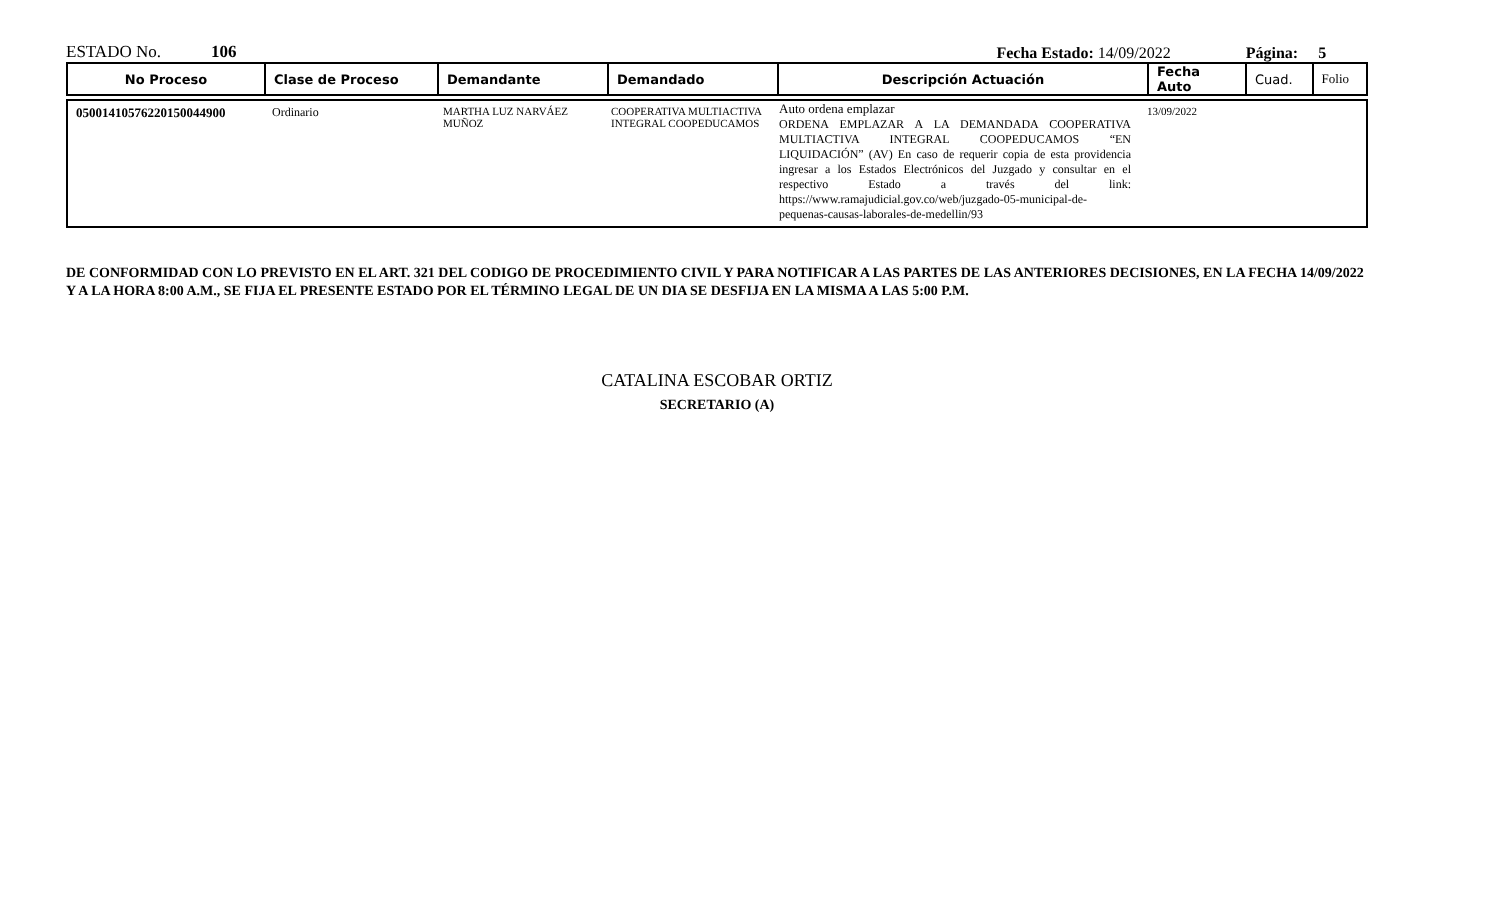ESTADO No. 106 Fecha Estado: 14/09/2022 Página: 5
| No Proceso | Clase de Proceso | Demandante | Demandado | Descripción Actuación | Fecha Auto | Cuad. | Folio |
| --- | --- | --- | --- | --- | --- | --- | --- |
| 05001410576220150044900 | Ordinario | MARTHA LUZ NARVÁEZ MUÑOZ | COOPERATIVA MULTIACTIVA INTEGRAL COOPEDUCAMOS | Auto ordena emplazar ORDENA EMPLAZAR A LA DEMANDADA COOPERATIVA MULTIACTIVA INTEGRAL COOPEDUCAMOS “EN LIQUIDACIÓN” (AV) En caso de requerir copia de esta providencia ingresar a los Estados Electrónicos del Juzgado y consultar en el respectivo Estado a través del link: https://www.ramajudicial.gov.co/web/juzgado-05-municipal-de-pequenas-causas-laborales-de-medellin/93 | 13/09/2022 | | |
DE CONFORMIDAD CON LO PREVISTO EN EL ART. 321 DEL CODIGO DE PROCEDIMIENTO CIVIL Y PARA NOTIFICAR A LAS PARTES DE LAS ANTERIORES DECISIONES, EN LA FECHA 14/09/2022 Y A LA HORA 8:00 A.M., SE FIJA EL PRESENTE ESTADO POR EL TÉRMINO LEGAL DE UN DIA SE DESFIJA EN LA MISMA A LAS 5:00 P.M.
CATALINA ESCOBAR ORTIZ
SECRETARIO (A)